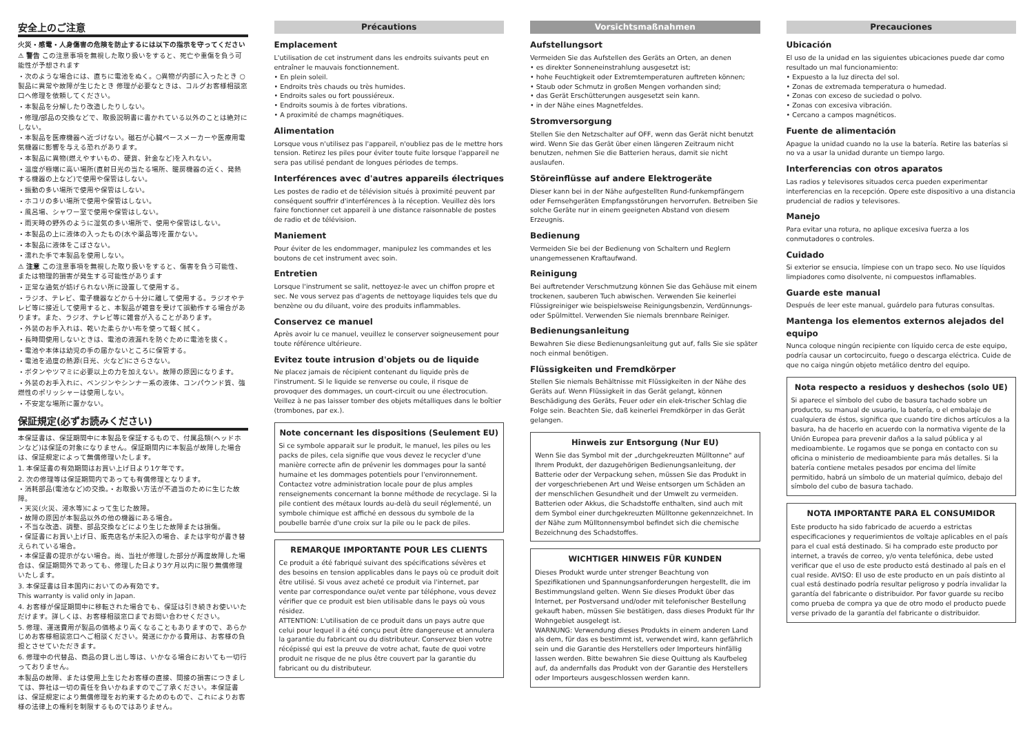安全上のご注意
火災・感電・人身傷害の危険を防止するには以下の指示を守ってください
⚠ 警告 この注意事項を無視した取り扱いをすると、死亡や重傷を負う可能性が予想されます
・次のような場合には、直ちに電池をぬく。○異物が内部に入ったとき ○製品に異常や故障が生じたとき 修理が必要なときは、コルグお客様相談窓口へ修理を依頼してください。
・本製品を分解したり改造したりしない。
・修理/部品の交換などで、取扱説明書に書かれている以外のことは絶対にしない。
・本製品を医療機器へ近づけない。磁石が心臓ペースメーカーや医療用電気機器に影響を与える恐れがあります。
・本製品に異物(燃えやすいもの、硬貨、針金など)を入れない。
・温度が極端に高い場所(直射日光の当たる場所、暖房機器の近く、発熱する機器の上など)で使用や保管はしない。
・振動の多い場所で使用や保管はしない。
・ホコリの多い場所で使用や保管はしない。
・風呂場、シャワー室で使用や保管はしない。
・雨天時の野外のように湿気の多い場所で、使用や保管はしない。
・本製品の上に液体の入ったもの(水や薬品等)を置かない。
・本製品に液体をこぼさない。
・濡れた手で本製品を使用しない。
⚠ 注意 この注意事項を無視した取り扱いをすると、傷害を負う可能性、または物理的損害が発生する可能性があります
・正常な通気が妨げられない所に設置して使用する。
・ラジオ、テレビ、電子機器などから十分に離して使用する。ラジオやテレビ等に接近して使用すると、本製品が雑音を受けて誤動作する場合があります。また、ラジオ、テレビ等に雑音が入ることがあります。
・外装のお手入れは、乾いた柔らかい布を使って軽く拭く。
・長時間使用しないときは、電池の液漏れを防ぐために電池を抜く。
・電池や本体は幼児の手の届かないところに保管する。
・電池を過度の熱源(日光、火など)にさらさない。
・ボタンやツマミに必要以上の力を加えない。故障の原因になります。
・外装のお手入れに、ベンジンやシンナー系の液体、コンパウンド質、強燃性のポリッシャーは使用しない。
・不安定な場所に置かない。
保証規定(必ずお読みください)
本保証書は、保証期間中に本製品を保証するもので、付属品類(ヘッドホンなど)は保証の対象になりません。保証期間内に本製品が故障した場合は、保証規定によって無償修理いたします。
1. 本保証書の有効期間はお買い上げ日より1ケ年です。
2. 次の修理等は保証期間内であっても有償修理となります。
・消耗部品(電池など)の交換。・お取扱い方法が不適当のために生じた故障。
・天災(火災、浸水等)によって生じた故障。
・故障の原因が本製品以外の他の機器にある場合。
・不当な改造、調整、部品交換などにより生じた故障または損傷。
・保証書にお買い上げ日、販売店名が未記入の場合、または字句が書き替えられている場合。
・本保証書の提示がない場合。尚、当社が修理した部分が再度故障した場合は、保証期間外であっても、修理した日より3ケ月以内に限り無償修理いたします。
3. 本保証書は日本国内においてのみ有効です。
This warranty is valid only in Japan.
4. お客様が保証期間中に移転された場合でも、保証は引き続きお使いいただけます。詳しくは、お客様相談窓口までお問い合わせください。
5. 修理、運送費用が製品の価格より高くなることもありますので、あらかじめお客様相談窓口へご相談ください。発送にかかる費用は、お客様の負担とさせていただきます。
6. 修理中の代替品、商品の貸し出し等は、いかなる場合においても一切行っておりません。
本製品の故障、または使用上生じたお客様の直接、間接の損害につきましては、弊社は一切の責任を負いかねますのでご了承ください。本保証書は、保証規定により無償修理をお約束するためのもので、これによりお客様の法律上の権利を制限するものではありません。
Précautions
Emplacement
L'utilisation de cet instrument dans les endroits suivants peut en entraîner le mauvais fonctionnement.
• En plein soleil.
• Endroits très chauds ou très humides.
• Endroits sales ou fort poussiéreux.
• Endroits soumis à de fortes vibrations.
• A proximité de champs magnétiques.
Alimentation
Lorsque vous n'utilisez pas l'appareil, n'oubliez pas de le mettre hors tension. Retirez les piles pour éviter toute fuite lorsque l'appareil ne sera pas utilisé pendant de longues périodes de temps.
Interférences avec d'autres appareils électriques
Les postes de radio et de télévision situés à proximité peuvent par conséquent souffrir d'interférences à la réception. Veuillez dès lors faire fonctionner cet appareil à une distance raisonnable de postes de radio et de télévision.
Maniement
Pour éviter de les endommager, manipulez les commandes et les boutons de cet instrument avec soin.
Entretien
Lorsque l'instrument se salit, nettoyez-le avec un chiffon propre et sec. Ne vous servez pas d'agents de nettoyage liquides tels que du benzène ou du diluant, voire des produits inflammables.
Conservez ce manuel
Après avoir lu ce manuel, veuillez le conserver soigneusement pour toute référence ultérieure.
Evitez toute intrusion d'objets ou de liquide
Ne placez jamais de récipient contenant du liquide près de l'instrument. Si le liquide se renverse ou coule, il risque de provoquer des dommages, un court-circuit ou une électrocution. Veillez à ne pas laisser tomber des objets métalliques dans le boîtier (trombones, par ex.).
Note concernant les dispositions (Seulement EU)
Si ce symbole apparait sur le produit, le manuel, les piles ou les packs de piles, cela signifie que vous devez le recycler d'une manière correcte afin de prévenir les dommages pour la santé humaine et les dommages potentiels pour l'environnement. Contactez votre administration locale pour de plus amples renseignements concernant la bonne méthode de recyclage. Si la pile contient des métaux lourds au-delà du seuil réglementé, un symbole chimique est affiché en dessous du symbole de la poubelle barrée d'une croix sur la pile ou le pack de piles.
REMARQUE IMPORTANTE POUR LES CLIENTS
Ce produit a été fabriqué suivant des spécifications sévères et des besoins en tension applicables dans le pays où ce produit doit être utilisé. Si vous avez acheté ce produit via l'internet, par vente par correspondance ou/et vente par téléphone, vous devez vérifier que ce produit est bien utilisable dans le pays où vous résidez.
ATTENTION: L'utilisation de ce produit dans un pays autre que celui pour lequel il a été conçu peut être dangereuse et annulera la garantie du fabricant ou du distributeur. Conservez bien votre récépissé qui est la preuve de votre achat, faute de quoi votre produit ne risque de ne plus être couvert par la garantie du fabricant ou du distributeur.
Vorsichtsmaßnahmen
Aufstellungsort
Vermeiden Sie das Aufstellen des Geräts an Orten, an denen
• es direkter Sonneneinstrahlung ausgesetzt ist;
• hohe Feuchtigkeit oder Extremtemperaturen auftreten können;
• Staub oder Schmutz in großen Mengen vorhanden sind;
• das Gerät Erschütterungen ausgesetzt sein kann.
• in der Nähe eines Magnetfeldes.
Stromversorgung
Stellen Sie den Netzschalter auf OFF, wenn das Gerät nicht benutzt wird. Wenn Sie das Gerät über einen längeren Zeitraum nicht benutzen, nehmen Sie die Batterien heraus, damit sie nicht auslaufen.
Störeinflüsse auf andere Elektrogeräte
Dieser kann bei in der Nähe aufgestellten Rund-funkempfängern oder Fernsehgeräten Empfangsstörungen hervorrufen. Betreiben Sie solche Geräte nur in einem geeigneten Abstand von diesem Erzeugnis.
Bedienung
Vermeiden Sie bei der Bedienung von Schaltern und Reglern unangemessenen Kraftaufwand.
Reinigung
Bei auftretender Verschmutzung können Sie das Gehäuse mit einem trockenen, sauberen Tuch abwischen. Verwenden Sie keinerlei Flüssigreiniger wie beispielsweise Reinigungsbenzin, Verdünnungs- oder Spülmittel. Verwenden Sie niemals brennbare Reiniger.
Bedienungsanleitung
Bewahren Sie diese Bedienungsanleitung gut auf, falls Sie sie später noch einmal benötigen.
Flüssigkeiten und Fremdkörper
Stellen Sie niemals Behältnisse mit Flüssigkeiten in der Nähe des Geräts auf. Wenn Flüssigkeit in das Gerät gelangt, können Beschädigung des Geräts, Feuer oder ein elek-trischer Schlag die Folge sein. Beachten Sie, daß keinerlei Fremdkörper in das Gerät gelangen.
Hinweis zur Entsorgung (Nur EU)
Wenn Sie das Symbol mit der „durchgekreuzten Mülltonne" auf Ihrem Produkt, der dazugehörigen Bedienungsanleitung, der Batterie oder der Verpackung sehen, müssen Sie das Produkt in der vorgeschriebenen Art und Weise entsorgen um Schäden an der menschlichen Gesundheit und der Umwelt zu vermeiden. Batterien oder Akkus, die Schadstoffe enthalten, sind auch mit dem Symbol einer durchgekreuzten Mülltonne gekennzeichnet. In der Nähe zum Mülltonnensymbol befindet sich die chemische Bezeichnung des Schadstoffes.
WICHTIGER HINWEIS FÜR KUNDEN
Dieses Produkt wurde unter strenger Beachtung von Spezifikationen und Spannungsanforderungen hergestellt, die im Bestimmungsland gelten. Wenn Sie dieses Produkt über das Internet, per Postversand und/oder mit telefonischer Bestellung gekauft haben, müssen Sie bestätigen, dass dieses Produkt für Ihr Wohngebiet ausgelegt ist.
WARNUNG: Verwendung dieses Produkts in einem anderen Land als dem, für das es bestimmt ist, verwendet wird, kann gefährlich sein und die Garantie des Herstellers oder Importeurs hinfällig lassen werden. Bitte bewahren Sie diese Quittung als Kaufbeleg auf, da andernfalls das Produkt von der Garantie des Herstellers oder Importeurs ausgeschlossen werden kann.
Precauciones
Ubicación
El uso de la unidad en las siguientes ubicaciones puede dar como resultado un mal funcionamiento:
• Expuesto a la luz directa del sol.
• Zonas de extremada temperatura o humedad.
• Zonas con exceso de suciedad o polvo.
• Zonas con excesiva vibración.
• Cercano a campos magnéticos.
Fuente de alimentación
Apague la unidad cuando no la use la batería. Retire las baterías si no va a usar la unidad durante un tiempo largo.
Interferencias con otros aparatos
Las radios y televisores situados cerca pueden experimentar interferencias en la recepción. Opere este dispositivo a una distancia prudencial de radios y televisores.
Manejo
Para evitar una rotura, no aplique excesiva fuerza a los conmutadores o controles.
Cuidado
Si exterior se ensucia, límpiese con un trapo seco. No use líquidos limpiadores como disolvente, ni compuestos inflamables.
Guarde este manual
Después de leer este manual, guárdelo para futuras consultas.
Mantenga los elementos externos alejados del equipo
Nunca coloque ningún recipiente con líquido cerca de este equipo, podría causar un cortocircuito, fuego o descarga eléctrica. Cuide de que no caiga ningún objeto metálico dentro del equipo.
Nota respecto a residuos y deshechos (solo UE)
Si aparece el símbolo del cubo de basura tachado sobre un producto, su manual de usuario, la batería, o el embalaje de cualquiera de éstos, significa que cuando tire dichos artículos a la basura, ha de hacerlo en acuerdo con la normativa vigente de la Unión Europea para prevenir daños a la salud pública y al medioambiente. Le rogamos que se ponga en contacto con su oficina o ministerio de medioambiente para más detalles. Si la batería contiene metales pesados por encima del límite permitido, habrá un símbolo de un material químico, debajo del símbolo del cubo de basura tachado.
NOTA IMPORTANTE PARA EL CONSUMIDOR
Este producto ha sido fabricado de acuerdo a estrictas especificaciones y requerimientos de voltaje aplicables en el país para el cual está destinado. Si ha comprado este producto por internet, a través de correo, y/o venta telefónica, debe usted verificar que el uso de este producto está destinado al país en el cual reside. AVISO: El uso de este producto en un país distinto al cual está destinado podría resultar peligroso y podría invalidar la garantía del fabricante o distribuidor. Por favor guarde su recibo como prueba de compra ya que de otro modo el producto puede verse privado de la garantía del fabricante o distribuidor.